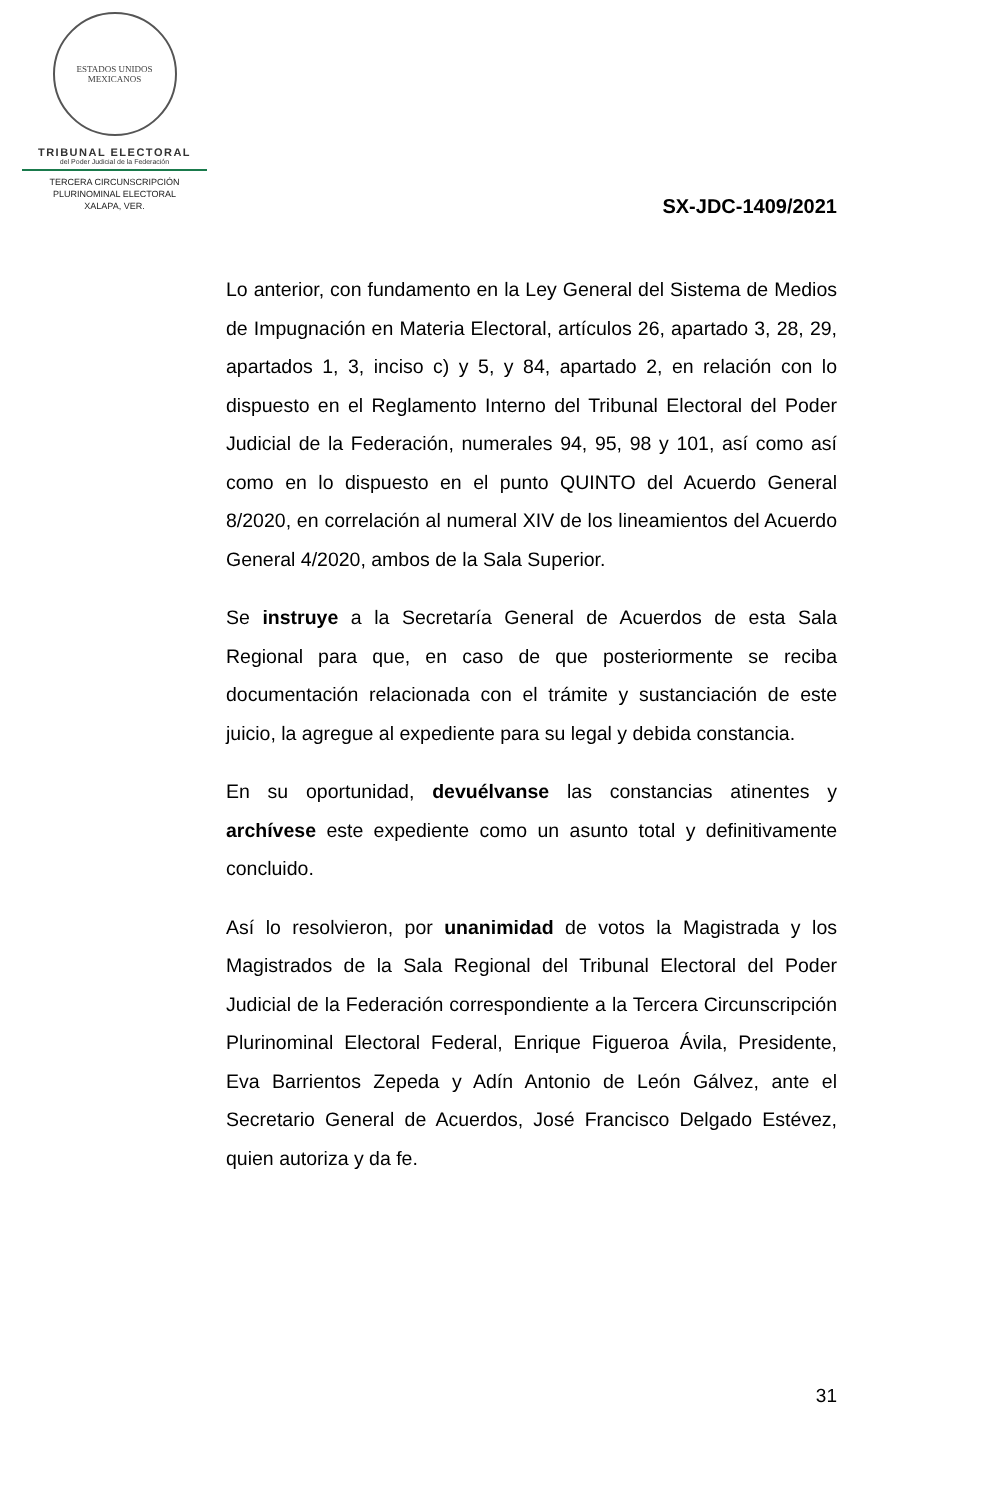ESTADOS UNIDOS MEXICANOS
TRIBUNAL ELECTORAL
del Poder Judicial de la Federación
TERCERA CIRCUNSCRIPCIÓN
PLURINOMINAL ELECTORAL
XALAPA, VER.
SX-JDC-1409/2021
Lo anterior, con fundamento en la Ley General del Sistema de Medios de Impugnación en Materia Electoral, artículos 26, apartado 3, 28, 29, apartados 1, 3, inciso c) y 5, y 84, apartado 2, en relación con lo dispuesto en el Reglamento Interno del Tribunal Electoral del Poder Judicial de la Federación, numerales 94, 95, 98 y 101, así como así como en lo dispuesto en el punto QUINTO del Acuerdo General 8/2020, en correlación al numeral XIV de los lineamientos del Acuerdo General 4/2020, ambos de la Sala Superior.
Se instruye a la Secretaría General de Acuerdos de esta Sala Regional para que, en caso de que posteriormente se reciba documentación relacionada con el trámite y sustanciación de este juicio, la agregue al expediente para su legal y debida constancia.
En su oportunidad, devuélvanse las constancias atinentes y archívese este expediente como un asunto total y definitivamente concluido.
Así lo resolvieron, por unanimidad de votos la Magistrada y los Magistrados de la Sala Regional del Tribunal Electoral del Poder Judicial de la Federación correspondiente a la Tercera Circunscripción Plurinominal Electoral Federal, Enrique Figueroa Ávila, Presidente, Eva Barrientos Zepeda y Adín Antonio de León Gálvez, ante el Secretario General de Acuerdos, José Francisco Delgado Estévez, quien autoriza y da fe.
31